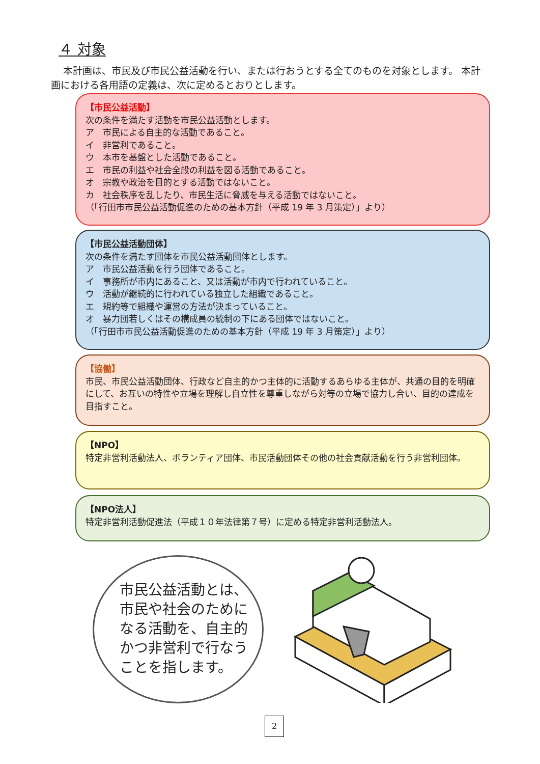４ 対象
本計画は、市民及び市民公益活動を行い、または行おうとする全てのものを対象とします。 本計画における各用語の定義は、次に定めるとおりとします。
【市民公益活動】
次の条件を満たす活動を市民公益活動とします。
ア　市民による自主的な活動であること。
イ　非営利であること。
ウ　本市を基盤とした活動であること。
エ　市民の利益や社会全般の利益を図る活動であること。
オ　宗教や政治を目的とする活動ではないこと。
カ　社会秩序を乱したり、市民生活に脅威を与える活動ではないこと。
（「行田市市民公益活動促進のための基本方針（平成 19 年 3 月策定）」より）
【市民公益活動団体】
次の条件を満たす団体を市民公益活動団体とします。
ア　市民公益活動を行う団体であること。
イ　事務所が市内にあること、又は活動が市内で行われていること。
ウ　活動が継続的に行われている独立した組織であること。
エ　規約等で組織や運営の方法が決まっていること。
オ　暴力団若しくはその構成員の統制の下にある団体ではないこと。
（「行田市市民公益活動促進のための基本方針（平成 19 年 3 月策定）」より）
【協働】
市民、市民公益活動団体、行政など自主的かつ主体的に活動するあらゆる主体が、共通の目的を明確にして、お互いの特性や立場を理解し自立性を尊重しながら対等の立場で協力し合い、目的の達成を目指すこと。
【NPO】
特定非営利活動法人、ボランティア団体、市民活動団体その他の社会貢献活動を行う非営利団体。
【NPO法人】
特定非営利活動促進法（平成１０年法律第７号）に定める特定非営利活動法人。
市民公益活動とは、
市民や社会のために
なる活動を、自主的
かつ非営利で行なう
ことを指します。
2